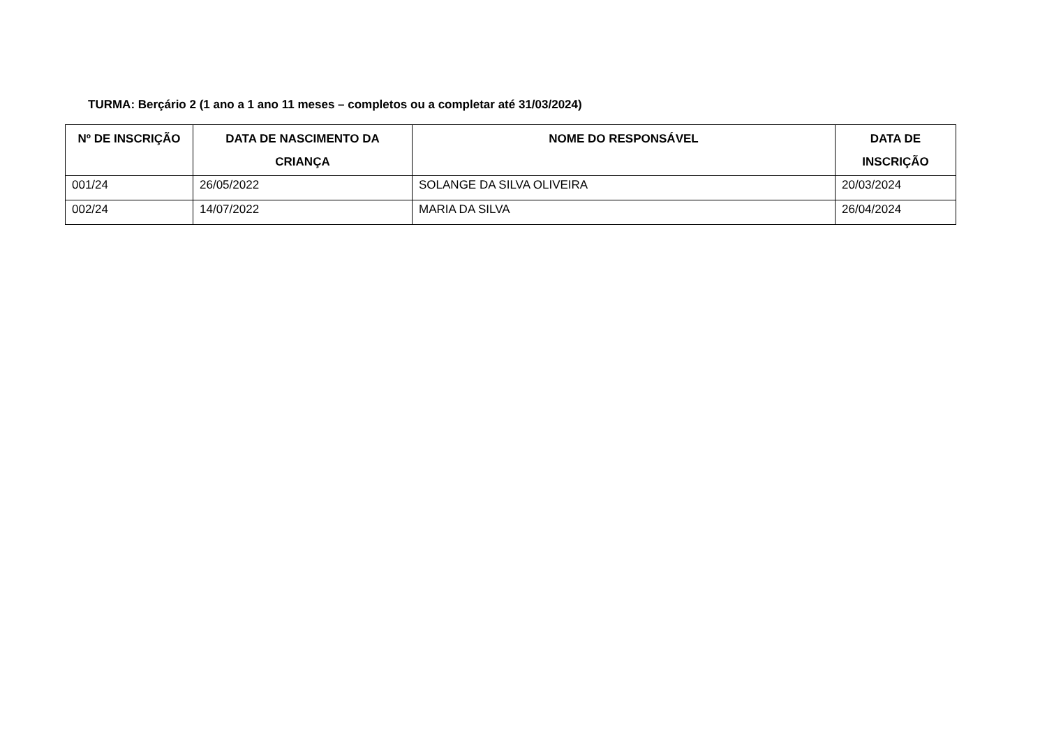TURMA: Berçário 2 (1 ano a 1 ano 11 meses – completos ou a completar até 31/03/2024)
| Nº DE INSCRIÇÃO | DATA DE NASCIMENTO DA CRIANÇA | NOME DO RESPONSÁVEL | DATA DE INSCRIÇÃO |
| --- | --- | --- | --- |
| 001/24 | 26/05/2022 | SOLANGE DA SILVA OLIVEIRA | 20/03/2024 |
| 002/24 | 14/07/2022 | MARIA DA SILVA | 26/04/2024 |